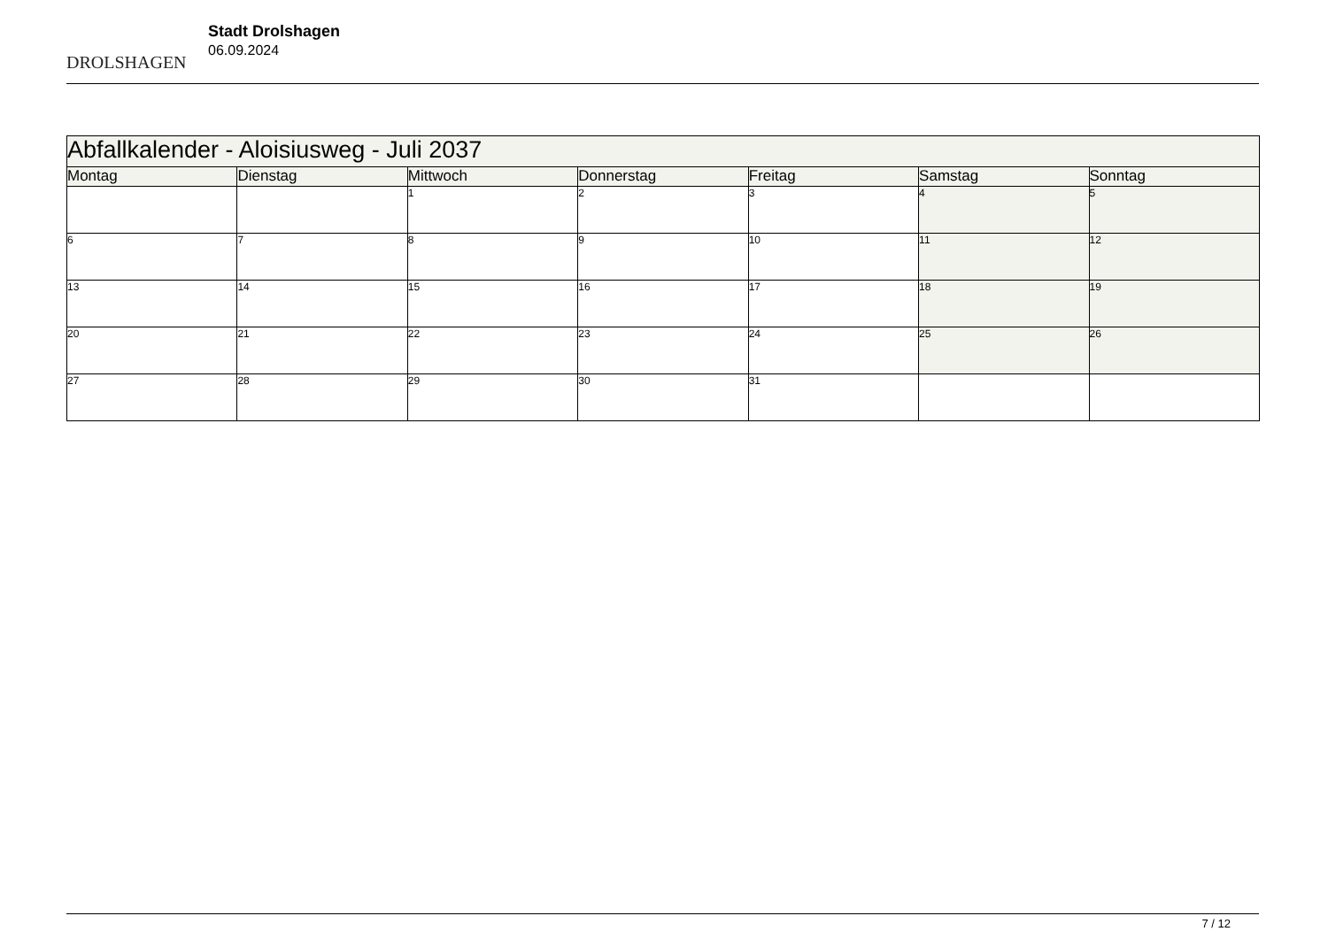DROLSHAGEN
Stadt Drolshagen
06.09.2024
| Abfallkalender - Aloisiusweg - Juli 2037 | | | | | | |
| Montag | Dienstag | Mittwoch | Donnerstag | Freitag | Samstag | Sonntag |
| | | 1 | 2 | 3 | 4 | 5 |
| 6 | 7 | 8 | 9 | 10 | 11 | 12 |
| 13 | 14 | 15 | 16 | 17 | 18 | 19 |
| 20 | 21 | 22 | 23 | 24 | 25 | 26 |
| 27 | 28 | 29 | 30 | 31 | | |
7 / 12